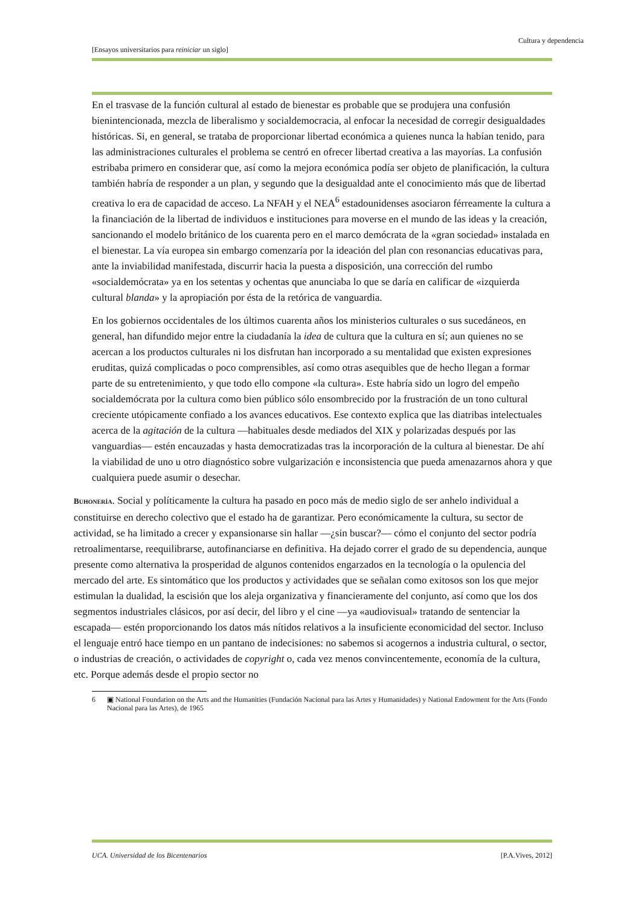Cultura y dependencia
[Ensayos universitarios para reiniciar un siglo]
En el trasvase de la función cultural al estado de bienestar es probable que se produjera una confusión bienintencionada, mezcla de liberalismo y socialdemocracia, al enfocar la necesidad de corregir desigualdades históricas. Si, en general, se trataba de proporcionar libertad económica a quienes nunca la habían tenido, para las administraciones culturales el problema se centró en ofrecer libertad creativa a las mayorías. La confusión estribaba primero en considerar que, así como la mejora económica podía ser objeto de planificación, la cultura también habría de responder a un plan, y segundo que la desigualdad ante el conocimiento más que de libertad creativa lo era de capacidad de acceso. La NFAH y el NEA<sup>6</sup> estadounidenses asociaron férreamente la cultura a la financiación de la libertad de individuos e instituciones para moverse en el mundo de las ideas y la creación, sancionando el modelo británico de los cuarenta pero en el marco demócrata de la «gran sociedad» instalada en el bienestar. La vía europea sin embargo comenzaría por la ideación del plan con resonancias educativas para, ante la inviabilidad manifestada, discurrir hacia la puesta a disposición, una corrección del rumbo «socialdemócrata» ya en los setentas y ochentas que anunciaba lo que se daría en calificar de «izquierda cultural blanda» y la apropiación por ésta de la retórica de vanguardia.
En los gobiernos occidentales de los últimos cuarenta años los ministerios culturales o sus sucedáneos, en general, han difundido mejor entre la ciudadanía la idea de cultura que la cultura en sí; aun quienes no se acercan a los productos culturales ni los disfrutan han incorporado a su mentalidad que existen expresiones eruditas, quizá complicadas o poco comprensibles, así como otras asequibles que de hecho llegan a formar parte de su entretenimiento, y que todo ello compone «la cultura». Este habría sido un logro del empeño socialdemócrata por la cultura como bien público sólo ensombrecido por la frustración de un tono cultural creciente utópicamente confiado a los avances educativos. Ese contexto explica que las diatribas intelectuales acerca de la agitación de la cultura —habituales desde mediados del XIX y polarizadas después por las vanguardias— estén encauzadas y hasta democratizadas tras la incorporación de la cultura al bienestar. De ahí la viabilidad de uno u otro diagnóstico sobre vulgarización e inconsistencia que pueda amenazarnos ahora y que cualquiera puede asumir o desechar.
BUHONERÍA. Social y políticamente la cultura ha pasado en poco más de medio siglo de ser anhelo individual a constituirse en derecho colectivo que el estado ha de garantizar. Pero económicamente la cultura, su sector de actividad, se ha limitado a crecer y expansionarse sin hallar —¿sin buscar?— cómo el conjunto del sector podría retroalimentarse, reequilibrarse, autofinanciarse en definitiva. Ha dejado correr el grado de su dependencia, aunque presente como alternativa la prosperidad de algunos contenidos engarzados en la tecnología o la opulencia del mercado del arte. Es sintomático que los productos y actividades que se señalan como exitosos son los que mejor estimulan la dualidad, la escisión que los aleja organizativa y financieramente del conjunto, así como que los dos segmentos industriales clásicos, por así decir, del libro y el cine —ya «audiovisual» tratando de sentenciar la escapada— estén proporcionando los datos más nítidos relativos a la insuficiente economicidad del sector. Incluso el lenguaje entró hace tiempo en un pantano de indecisiones: no sabemos si acogernos a industria cultural, o sector, o industrias de creación, o actividades de copyright o, cada vez menos convincentemente, economía de la cultura, etc. Porque además desde el propio sector no
6 ▣ National Foundation on the Arts and the Humanities (Fundación Nacional para las Artes y Humanidades) y National Endowment for the Arts (Fondo Nacional para las Artes), de 1965
UCA. Universidad de los Bicentenarios [P.A.Vives, 2012]